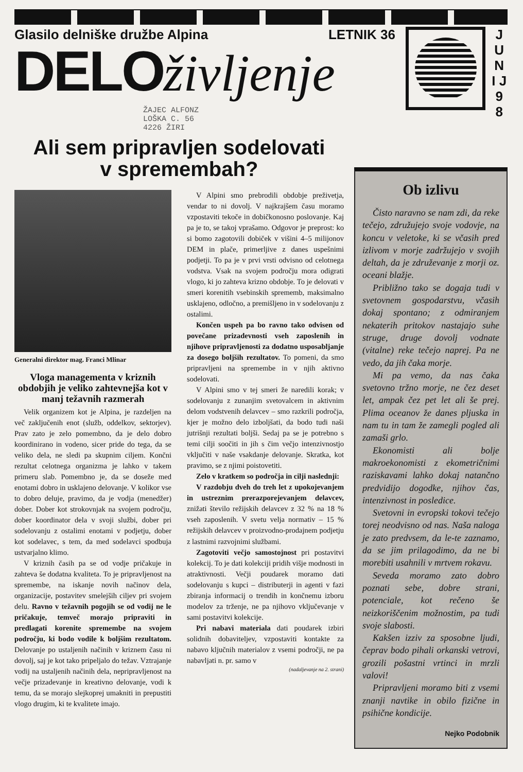Glasilo delniške družbe Alpina LETNIK 36
DELOživljenje
ŽAJEC ALFONZ
LOŠKA C. 56
4226 ŽIRI
J U N I J 9 8
Ali sem pripravljen sodelovati
v spremembah?
Generalni direktor mag. Franci Mlinar
Vloga managementa v kriznih obdobjih je veliko zahtevnejša kot v manj težavnih razmerah
Velik organizem kot je Alpina, je razdeljen na več zaključenih enot (služb, oddelkov, sektorjev). Prav zato je zelo pomembno, da je delo dobro koordinirano in vodeno, sicer pride do tega, da se veliko dela, ne sledi pa skupnim ciljem. Končni rezultat celotnega organizma je lahko v takem primeru slab. Pomembno je, da se doseže med enotami dobro in usklajeno delovanje. V kolikor vse to dobro deluje, pravimo, da je vodja (menedžer) dober. Dober kot strokovnjak na svojem področju, dober koordinator dela v svoji službi, dober pri sodelovanju z ostalimi enotami v podjetju, dober kot sodelavec, s tem, da med sodelavci spodbuja ustvarjalno klimo.
V kriznih časih pa se od vodje pričakuje in zahteva še dodatna kvaliteta. To je pripravljenost na spremembe, na iskanje novih načinov dela, organizacije, postavitev smelejših ciljev pri svojem delu. Ravno v težavnih pogojih se od vodij ne le pričakuje, temveč morajo pripraviti in predlagati korenite spremembe na svojem področju, ki bodo vodile k boljšim rezultatom. Delovanje po ustaljenih načinih v kriznem času ni dovolj, saj je kot tako pripeljalo do težav. Vztrajanje vodij na ustaljenih načinih dela, nepripravljenost na večje prizadevanje in kreativno delovanje, vodi k temu, da se morajo slejkoprej umakniti in prepustiti vlogo drugim, ki te kvalitete imajo.
V Alpini smo prebrodili obdobje preživetja, vendar to ni dovolj. V najkrajšem času moramo vzpostaviti tekoče in dobičkonosno poslovanje. Kaj pa je to, se takoj vprašamo. Odgovor je preprost: ko si bomo zagotovili dobiček v višini 4–5 milijonov DEM in plače, primerljive z danes uspešnimi podjetji. To pa je v prvi vrsti odvisno od celotnega vodstva. Vsak na svojem področju mora odigrati vlogo, ki jo zahteva krizno obdobje. To je delovati v smeri korenitih vsebinskih sprememb, maksimalno usklajeno, odločno, a premišljeno in v sodelovanju z ostalimi.
Končen uspeh pa bo ravno tako odvisen od povečane prizadevnosti vseh zaposlenih in njihove pripravljenosti za dodatno usposabljanje za dosego boljših rezultatov. To pomeni, da smo pripravljeni na spremembe in v njih aktivno sodelovati.
V Alpini smo v tej smeri že naredili korak; v sodelovanju z zunanjim svetovalcem in aktivnim delom vodstvenih delavcev – smo razkrili področja, kjer je možno delo izboljšati, da bodo tudi naši jutrišnji rezultati boljši. Sedaj pa se je potrebno s temi cilji soočiti in jih s čim večjo intenzivnostjo vključiti v naše vsakdanje delovanje. Skratka, kot pravimo, se z njimi poistovetiti.
Zelo v kratkem so področja in cilji naslednji:
V razdobju dveh do treh let z upokojevanjem in ustreznim prerazporejevanjem delavcev, znižati število režijskih delavcev z 32 % na 18 % vseh zaposlenih. V svetu velja normativ – 15 % režijskih delavcev v proizvodno-prodajnem podjetju z lastnimi razvojnimi službami.
Zagotoviti večjo samostojnost pri postavitvi kolekcij. To je dati kolekciji pridih višje modnosti in atraktivnosti. Večji poudarek moramo dati sodelovanju s kupci – distributerji in agenti v fazi zbiranja informacij o trendih in končnemu izboru modelov za trženje, ne pa njihovo vključevanje v sami postavitvi kolekcije.
Pri nabavi materiala dati poudarek izbiri solidnih dobaviteljev, vzpostaviti kontakte za nabavo ključnih materialov z vsemi področji, ne pa nabavljati n. pr. samo v
(nadaljevanje na 2. strani)
Ob izlivu
Čisto naravno se nam zdi, da reke tečejo, združujejo svoje vodovje, na koncu v veletoke, ki se včasih pred izlivom v morje zadržujejo v svojih deltah, da je združevanje z morji oz. oceani blažje.
Približno tako se dogaja tudi v svetovnem gospodarstvu, včasih dokaj spontano; z odmiranjem nekaterih pritokov nastajajo suhe struge, druge dovolj vodnate (vitalne) reke tečejo naprej. Pa ne vedo, da jih čaka morje.
Mi pa vemo, da nas čaka svetovno tržno morje, ne čez deset let, ampak čez pet let ali še prej. Plima oceanov že danes pljuska in nam tu in tam že zamegli pogled ali zamaši grlo.
Ekonomisti ali bolje makroekonomisti z ekometričnimi raziskavami lahko dokaj natančno predvidijo dogodke, njihov čas, intenzivnost in posledice.
Svetovni in evropski tokovi tečejo torej neodvisno od nas. Naša naloga je zato predvsem, da le-te zaznamo, da se jim prilagodimo, da ne bi morebiti usahnili v mrtvem rokavu.
Seveda moramo zato dobro poznati sebe, dobre strani, potenciale, kot rečeno še neizkoriščenim možnostim, pa tudi svoje slabosti.
Kakšen izziv za sposobne ljudi, čeprav bodo pihali orkanski vetrovi, grozili pošastni vrtinci in mrzli valovi!
Pripravljeni moramo biti z vsemi znanji navtike in obilo fizične in psihične kondicije.
Nejko Podobnik